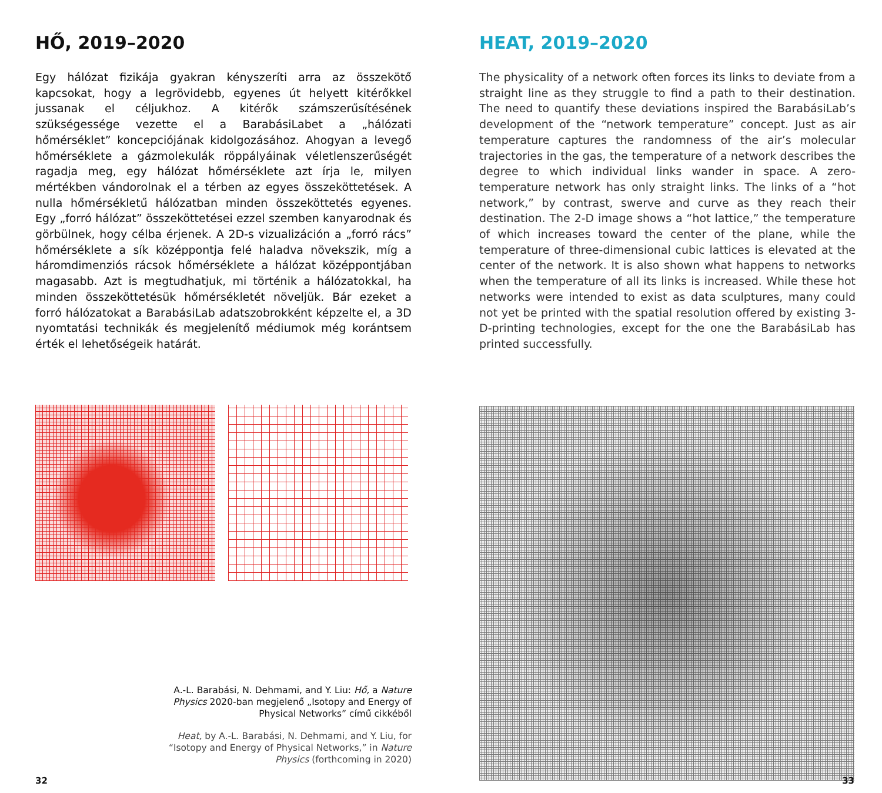HŐ, 2019–2020
Egy hálózat fizikája gyakran kényszeríti arra az összekötő kapcsokat, hogy a legrövidebb, egyenes út helyett kitérőkkel jussanak el céljukhoz. A kitérők számszerűsítésének szükségessége vezette el a BarabásiLabet a „hálózati hőmérséklet” koncepciójának kidolgozásához. Ahogyan a levegő hőmérséklete a gázmolekulák röppályáinak véletlenszerűségét ragadja meg, egy hálózat hőmérséklete azt írja le, milyen mértékben vándorolnak el a térben az egyes összeköttetések. A nulla hőmérsékletű hálózatban minden összeköttetés egyenes. Egy „forró hálózat” összeköttetései ezzel szemben kanyarodnak és görbülnek, hogy célba érjenek. A 2D-s vizualizáción a „forró rács” hőmérséklete a sík középpontja felé haladva növekszik, míg a háromdimenziós rácsok hőmérséklete a hálózat középpontjában magasabb. Azt is megtudhatjuk, mi történik a hálózatokkal, ha minden összeköttetésük hőmérsékletét növeljük. Bár ezeket a forró hálózatokat a BarabásiLab adatszobrokként képzelte el, a 3D nyomtatási technikák és megjelenítő médiumok még korántsem érték el lehetőségeik határát.
A.-L. Barabási, N. Dehmami, and Y. Liu: Hő, a Nature Physics 2020-ban megjelenő „Isotopy and Energy of Physical Networks” című cikkéből
Heat, by A.-L. Barabási, N. Dehmami, and Y. Liu, for “Isotopy and Energy of Physical Networks,” in Nature Physics (forthcoming in 2020)
32
HEAT, 2019–2020
The physicality of a network often forces its links to deviate from a straight line as they struggle to find a path to their destination. The need to quantify these deviations inspired the BarabásiLab’s development of the “network temperature” concept. Just as air temperature captures the randomness of the air’s molecular trajectories in the gas, the temperature of a network describes the degree to which individual links wander in space. A zero-temperature network has only straight links. The links of a “hot network,” by contrast, swerve and curve as they reach their destination. The 2-D image shows a “hot lattice,” the temperature of which increases toward the center of the plane, while the temperature of three-dimensional cubic lattices is elevated at the center of the network. It is also shown what happens to networks when the temperature of all its links is increased. While these hot networks were intended to exist as data sculptures, many could not yet be printed with the spatial resolution offered by existing 3-D-printing technologies, except for the one the BarabásiLab has printed successfully.
33